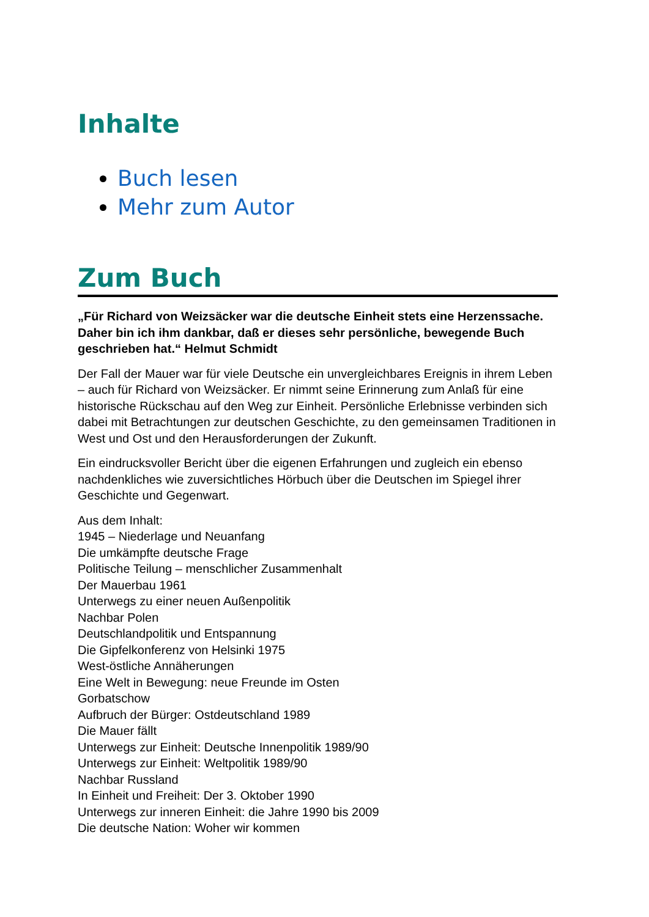Inhalte
Buch lesen
Mehr zum Autor
Zum Buch
„Für Richard von Weizsäcker war die deutsche Einheit stets eine Herzenssache. Daher bin ich ihm dankbar, daß er dieses sehr persönliche, bewegende Buch geschrieben hat.“ Helmut Schmidt
Der Fall der Mauer war für viele Deutsche ein unvergleichbares Ereignis in ihrem Leben – auch für Richard von Weizsäcker. Er nimmt seine Erinnerung zum Anlaß für eine historische Rückschau auf den Weg zur Einheit. Persönliche Erlebnisse verbinden sich dabei mit Betrachtungen zur deutschen Geschichte, zu den gemeinsamen Traditionen in West und Ost und den Herausforderungen der Zukunft.
Ein eindrucksvoller Bericht über die eigenen Erfahrungen und zugleich ein ebenso nachdenkliches wie zuversichtliches Hörbuch über die Deutschen im Spiegel ihrer Geschichte und Gegenwart.
Aus dem Inhalt:
1945 – Niederlage und Neuanfang
Die umkämpfte deutsche Frage
Politische Teilung – menschlicher Zusammenhalt
Der Mauerbau 1961
Unterwegs zu einer neuen Außenpolitik
Nachbar Polen
Deutschlandpolitik und Entspannung
Die Gipfelkonferenz von Helsinki 1975
West-östliche Annäherungen
Eine Welt in Bewegung: neue Freunde im Osten
Gorbatschow
Aufbruch der Bürger: Ostdeutschland 1989
Die Mauer fällt
Unterwegs zur Einheit: Deutsche Innenpolitik 1989/90
Unterwegs zur Einheit: Weltpolitik 1989/90
Nachbar Russland
In Einheit und Freiheit: Der 3. Oktober 1990
Unterwegs zur inneren Einheit: die Jahre 1990 bis 2009
Die deutsche Nation: Woher wir kommen